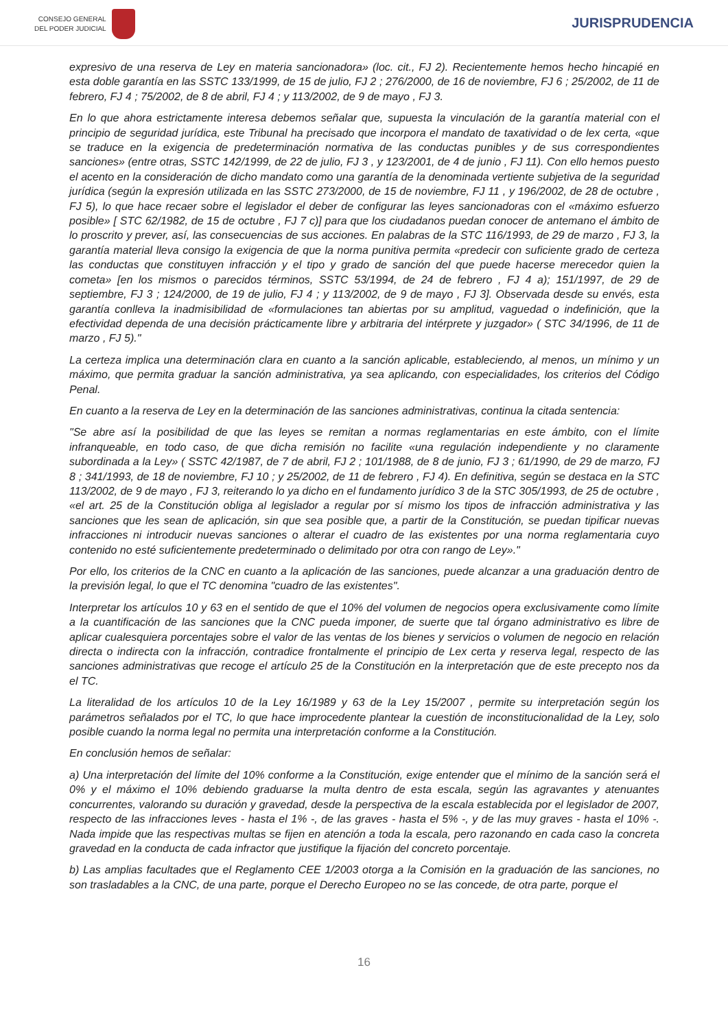CONSEJO GENERAL
DEL PODER JUDICIAL
JURISPRUDENCIA
expresivo de una reserva de Ley en materia sancionadora» (loc. cit., FJ 2). Recientemente hemos hecho hincapié en esta doble garantía en las SSTC 133/1999, de 15 de julio, FJ 2 ; 276/2000, de 16 de noviembre, FJ 6 ; 25/2002, de 11 de febrero, FJ 4 ; 75/2002, de 8 de abril, FJ 4 ; y 113/2002, de 9 de mayo , FJ 3.
En lo que ahora estrictamente interesa debemos señalar que, supuesta la vinculación de la garantía material con el principio de seguridad jurídica, este Tribunal ha precisado que incorpora el mandato de taxatividad o de lex certa, «que se traduce en la exigencia de predeterminación normativa de las conductas punibles y de sus correspondientes sanciones» (entre otras, SSTC 142/1999, de 22 de julio, FJ 3 , y 123/2001, de 4 de junio , FJ 11). Con ello hemos puesto el acento en la consideración de dicho mandato como una garantía de la denominada vertiente subjetiva de la seguridad jurídica (según la expresión utilizada en las SSTC 273/2000, de 15 de noviembre, FJ 11 , y 196/2002, de 28 de octubre , FJ 5), lo que hace recaer sobre el legislador el deber de configurar las leyes sancionadoras con el «máximo esfuerzo posible» [ STC 62/1982, de 15 de octubre , FJ 7 c)] para que los ciudadanos puedan conocer de antemano el ámbito de lo proscrito y prever, así, las consecuencias de sus acciones. En palabras de la STC 116/1993, de 29 de marzo , FJ 3, la garantía material lleva consigo la exigencia de que la norma punitiva permita «predecir con suficiente grado de certeza las conductas que constituyen infracción y el tipo y grado de sanción del que puede hacerse merecedor quien la cometa» [en los mismos o parecidos términos, SSTC 53/1994, de 24 de febrero , FJ 4 a); 151/1997, de 29 de septiembre, FJ 3 ; 124/2000, de 19 de julio, FJ 4 ; y 113/2002, de 9 de mayo , FJ 3]. Observada desde su envés, esta garantía conlleva la inadmisibilidad de «formulaciones tan abiertas por su amplitud, vaguedad o indefinición, que la efectividad dependa de una decisión prácticamente libre y arbitraria del intérprete y juzgador» ( STC 34/1996, de 11 de marzo , FJ 5)."
La certeza implica una determinación clara en cuanto a la sanción aplicable, estableciendo, al menos, un mínimo y un máximo, que permita graduar la sanción administrativa, ya sea aplicando, con especialidades, los criterios del Código Penal.
En cuanto a la reserva de Ley en la determinación de las sanciones administrativas, continua la citada sentencia:
"Se abre así la posibilidad de que las leyes se remitan a normas reglamentarias en este ámbito, con el límite infranqueable, en todo caso, de que dicha remisión no facilite «una regulación independiente y no claramente subordinada a la Ley» ( SSTC 42/1987, de 7 de abril, FJ 2 ; 101/1988, de 8 de junio, FJ 3 ; 61/1990, de 29 de marzo, FJ 8 ; 341/1993, de 18 de noviembre, FJ 10 ; y 25/2002, de 11 de febrero , FJ 4). En definitiva, según se destaca en la STC 113/2002, de 9 de mayo , FJ 3, reiterando lo ya dicho en el fundamento jurídico 3 de la STC 305/1993, de 25 de octubre , «el art. 25 de la Constitución obliga al legislador a regular por sí mismo los tipos de infracción administrativa y las sanciones que les sean de aplicación, sin que sea posible que, a partir de la Constitución, se puedan tipificar nuevas infracciones ni introducir nuevas sanciones o alterar el cuadro de las existentes por una norma reglamentaria cuyo contenido no esté suficientemente predeterminado o delimitado por otra con rango de Ley»."
Por ello, los criterios de la CNC en cuanto a la aplicación de las sanciones, puede alcanzar a una graduación dentro de la previsión legal, lo que el TC denomina "cuadro de las existentes".
Interpretar los artículos 10 y 63 en el sentido de que el 10% del volumen de negocios opera exclusivamente como límite a la cuantificación de las sanciones que la CNC pueda imponer, de suerte que tal órgano administrativo es libre de aplicar cualesquiera porcentajes sobre el valor de las ventas de los bienes y servicios o volumen de negocio en relación directa o indirecta con la infracción, contradice frontalmente el principio de Lex certa y reserva legal, respecto de las sanciones administrativas que recoge el artículo 25 de la Constitución en la interpretación que de este precepto nos da el TC.
La literalidad de los artículos 10 de la Ley 16/1989 y 63 de la Ley 15/2007 , permite su interpretación según los parámetros señalados por el TC, lo que hace improcedente plantear la cuestión de inconstitucionalidad de la Ley, solo posible cuando la norma legal no permita una interpretación conforme a la Constitución.
En conclusión hemos de señalar:
a) Una interpretación del límite del 10% conforme a la Constitución, exige entender que el mínimo de la sanción será el 0% y el máximo el 10% debiendo graduarse la multa dentro de esta escala, según las agravantes y atenuantes concurrentes, valorando su duración y gravedad, desde la perspectiva de la escala establecida por el legislador de 2007, respecto de las infracciones leves - hasta el 1% -, de las graves - hasta el 5% -, y de las muy graves - hasta el 10% -. Nada impide que las respectivas multas se fijen en atención a toda la escala, pero razonando en cada caso la concreta gravedad en la conducta de cada infractor que justifique la fijación del concreto porcentaje.
b) Las amplias facultades que el Reglamento CEE 1/2003 otorga a la Comisión en la graduación de las sanciones, no son trasladables a la CNC, de una parte, porque el Derecho Europeo no se las concede, de otra parte, porque el
16